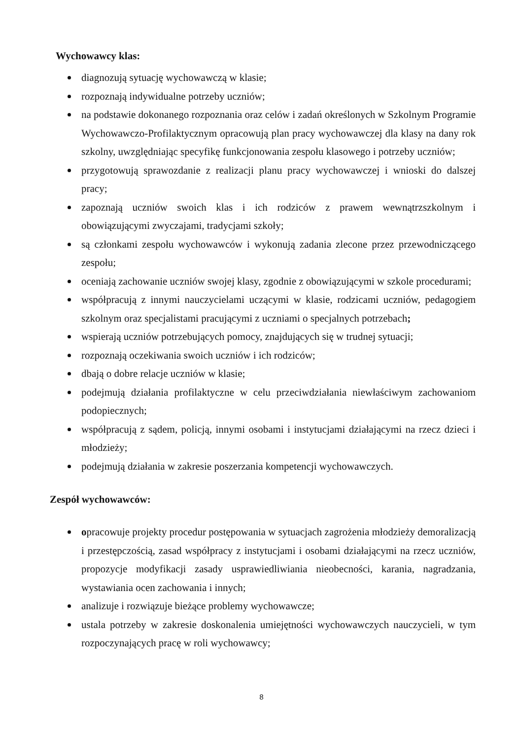Wychowawcy klas:
diagnozują sytuację wychowawczą w klasie;
rozpoznają indywidualne potrzeby uczniów;
na podstawie dokonanego rozpoznania oraz celów i zadań określonych w Szkolnym Programie Wychowawczo-Profilaktycznym opracowują plan pracy wychowawczej dla klasy na dany rok szkolny, uwzględniając specyfikę funkcjonowania zespołu klasowego i potrzeby uczniów;
przygotowują sprawozdanie z realizacji planu pracy wychowawczej i wnioski do dalszej pracy;
zapoznają uczniów swoich klas i ich rodziców z prawem wewnątrzszkolnym i obowiązującymi zwyczajami, tradycjami szkoły;
są członkami zespołu wychowawców i wykonują zadania zlecone przez przewodniczącego zespołu;
oceniają zachowanie uczniów swojej klasy, zgodnie z obowiązującymi w szkole procedurami;
współpracują z innymi nauczycielami uczącymi w klasie, rodzicami uczniów, pedagogiem szkolnym oraz specjalistami pracującymi z uczniami o specjalnych potrzebach;
wspierają uczniów potrzebujących pomocy, znajdujących się w trudnej sytuacji;
rozpoznają oczekiwania swoich uczniów i ich rodziców;
dbają o dobre relacje uczniów w klasie;
podejmują działania profilaktyczne w celu przeciwdziałania niewłaściwym zachowaniom podopiecznych;
współpracują z sądem, policją, innymi osobami i instytucjami działającymi na rzecz dzieci i młodzieży;
podejmują działania w zakresie poszerzania kompetencji wychowawczych.
Zespół wychowawców:
opracowuje projekty procedur postępowania w sytuacjach zagrożenia młodzieży demoralizacją i przestępczością, zasad współpracy z instytucjami i osobami działającymi na rzecz uczniów, propozycje modyfikacji zasady usprawiedliwiania nieobecności, karania, nagradzania, wystawiania ocen zachowania i innych;
analizuje i rozwiązuje bieżące problemy wychowawcze;
ustala potrzeby w zakresie doskonalenia umiejętności wychowawczych nauczycieli, w tym rozpoczynających pracę w roli wychowawcy;
8